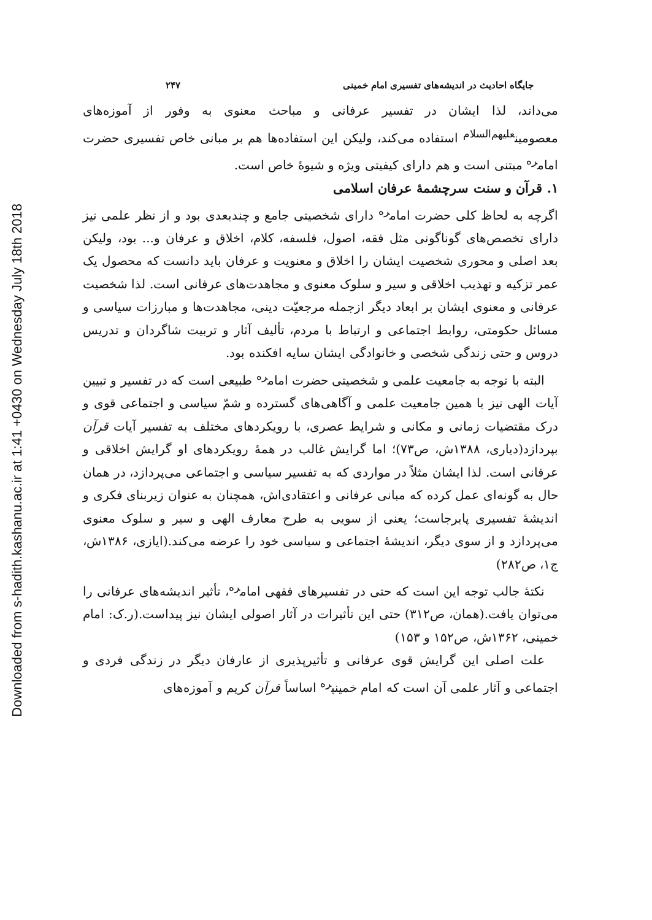Downloaded from s-hadith.kashanu.ac.ir at 1:41 +0430 on Wednesday July 18th 2018
جایگاه احادیث در اندیشه‌های تفسیری امام خمینی ۲۴۷
می‌داند، لذا ایشان در تفسیر عرفانی و مباحث معنوی به وفور از آموزه‌های معصومین<sup>علیهم‌السلام</sup> استفاده می‌کند، ولیکن این استفاده‌ها هم بر مبانی خاص تفسیری حضرت امام<sup>ره</sup> مبتنی است و هم دارای کیفیتی ویژه و شیوهٔ خاص است.
۱. قرآن و سنت سرچشمهٔ عرفان اسلامی
اگرچه به لحاظ کلی حضرت امام<sup>ره</sup> دارای شخصیتی جامع و چندبعدی بود و از نظر علمی نیز دارای تخصص‌های گوناگونی مثل فقه، اصول، فلسفه، کلام، اخلاق و عرفان و... بود، ولیکن بعد اصلی و محوری شخصیت ایشان را اخلاق و معنویت و عرفان باید دانست که محصول یک عمر تزکیه و تهذیب اخلاقی و سیر و سلوک معنوی و مجاهدت‌های عرفانی است. لذا شخصیت عرفانی و معنوی ایشان بر ابعاد دیگر ازجمله مرجعیّت دینی، مجاهدت‌ها و مبارزات سیاسی و مسائل حکومتی، روابط اجتماعی و ارتباط با مردم، تألیف آثار و تربیت شاگردان و تدریس دروس و حتی زندگی شخصی و خانوادگی ایشان سایه افکنده بود.
البته با توجه به جامعیت علمی و شخصیتی حضرت امام<sup>ره</sup> طبیعی است که در تفسیر و تبیین آیات الهی نیز با همین جامعیت علمی و آگاهی‌های گسترده و شمّ سیاسی و اجتماعی قوی و درک مقتضیات زمانی و مکانی و شرایط عصری، با رویکردهای مختلف به تفسیر آیات قرآن بپردازد(دیاری، ۱۳۸۸ش، ص۷۳)؛ اما گرایش غالب در همهٔ رویکردهای او گرایش اخلاقی و عرفانی است. لذا ایشان مثلاً در مواردی که به تفسیر سیاسی و اجتماعی می‌پردازد، در همان حال به گونه‌ای عمل کرده که مبانی عرفانی و اعتقادی‌اش، همچنان به عنوان زیربنای فکری و اندیشهٔ تفسیری پابرجاست؛ یعنی از سویی به طرح معارف الهی و سیر و سلوک معنوی می‌پردازد و از سوی دیگر، اندیشهٔ اجتماعی و سیاسی خود را عرضه می‌کند.(ایازی، ۱۳۸۶ش، ج۱، ص۲۸۲)
نکتهٔ جالب توجه این است که حتی در تفسیرهای فقهی امام<sup>ره</sup>، تأثیر اندیشه‌های عرفانی را می‌توان یافت.(همان، ص۳۱۲) حتی این تأثیرات در آثار اصولی ایشان نیز پیداست.(ر.ک: امام خمینی، ۱۳۶۲ش، ص۱۵۲ و ۱۵۳)
علت اصلی این گرایش قوی عرفانی و تأثیرپذیری از عارفان دیگر در زندگی فردی و اجتماعی و آثار علمی آن است که امام خمینی<sup>ره</sup> اساساً قرآن کریم و آموزه‌های